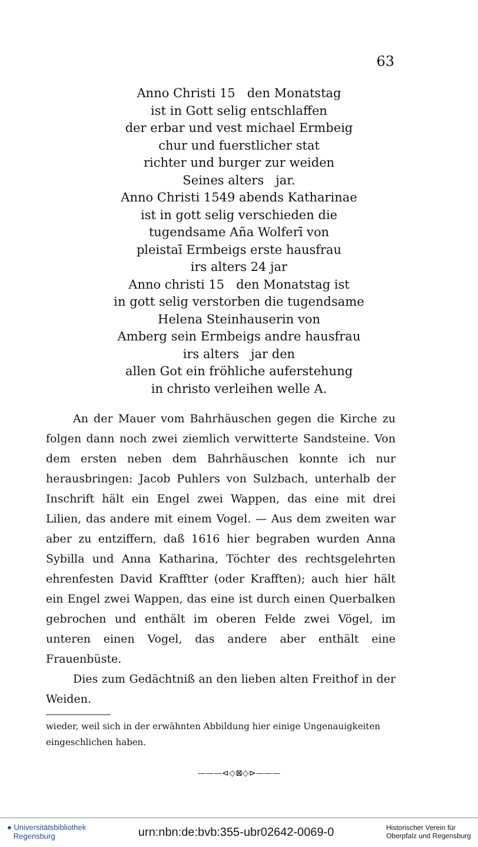63
Anno Christi 15 den Monatstag
ist in Gott selig entschlaffen
der erbar und vest michael Ermbeig
chur und fuerstlicher stat
richter und burger zur weiden
Seines alters jar.
Anno Christi 1549 abends Katharinae
ist in gott selig verschieden die
tugendsame Aña Wolferī von
pleistaī Ermbeigs erste hausfrau
irs alters 24 jar
Anno christi 15 den Monatstag ist
in gott selig verstorben die tugendsame
Helena Steinhauserin von
Amberg sein Ermbeigs andre hausfrau
irs alters jar den
allen Got ein fröhliche auferstehung
in christo verleihen welle A.
An der Mauer vom Bahrhäuschen gegen die Kirche zu folgen dann noch zwei ziemlich verwitterte Sandsteine. Von dem ersten neben dem Bahrhäuschen konnte ich nur herausbringen: Jacob Puhlers von Sulzbach, unterhalb der Inschrift hält ein Engel zwei Wappen, das eine mit drei Lilien, das andere mit einem Vogel. — Aus dem zweiten war aber zu entziffern, daß 1616 hier begraben wurden Anna Sybilla und Anna Katharina, Töchter des rechtsgelehrten ehrenfesten David Krafftter (oder Krafften); auch hier hält ein Engel zwei Wappen, das eine ist durch einen Querbalken gebrochen und enthält im oberen Felde zwei Vögel, im unteren einen Vogel, das andere aber enthält eine Frauenbüste.
Dies zum Gedächtniß an den lieben alten Freithof in der Weiden.
wieder, weil sich in der erwähnten Abbildung hier einige Ungenauigkeiten eingeschlichen haben.
———⊲◇⊠◇⊳———
● Universitätsbibliothek
Regensburg
urn:nbn:de:bvb:355-ubr02642-0069-0
Historischer Verein für
Oberpfalz und Regensburg